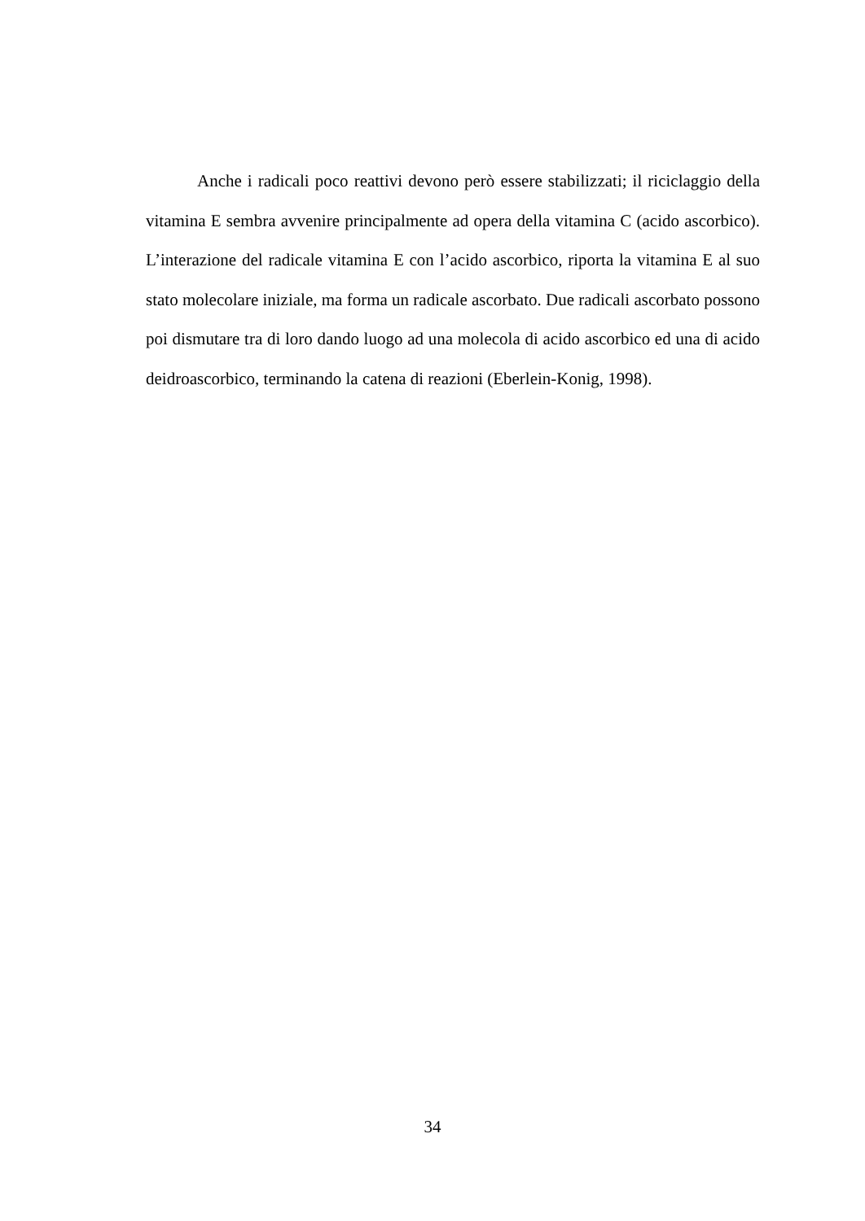Anche i radicali poco reattivi devono però essere stabilizzati; il riciclaggio della vitamina E sembra avvenire principalmente ad opera della vitamina C (acido ascorbico). L’interazione del radicale vitamina E con l’acido ascorbico, riporta la vitamina E al suo stato molecolare iniziale, ma forma un radicale ascorbato. Due radicali ascorbato possono poi dismutare tra di loro dando luogo ad una molecola di acido ascorbico ed una di acido deidroascorbico, terminando la catena di reazioni (Eberlein-Konig, 1998).
34